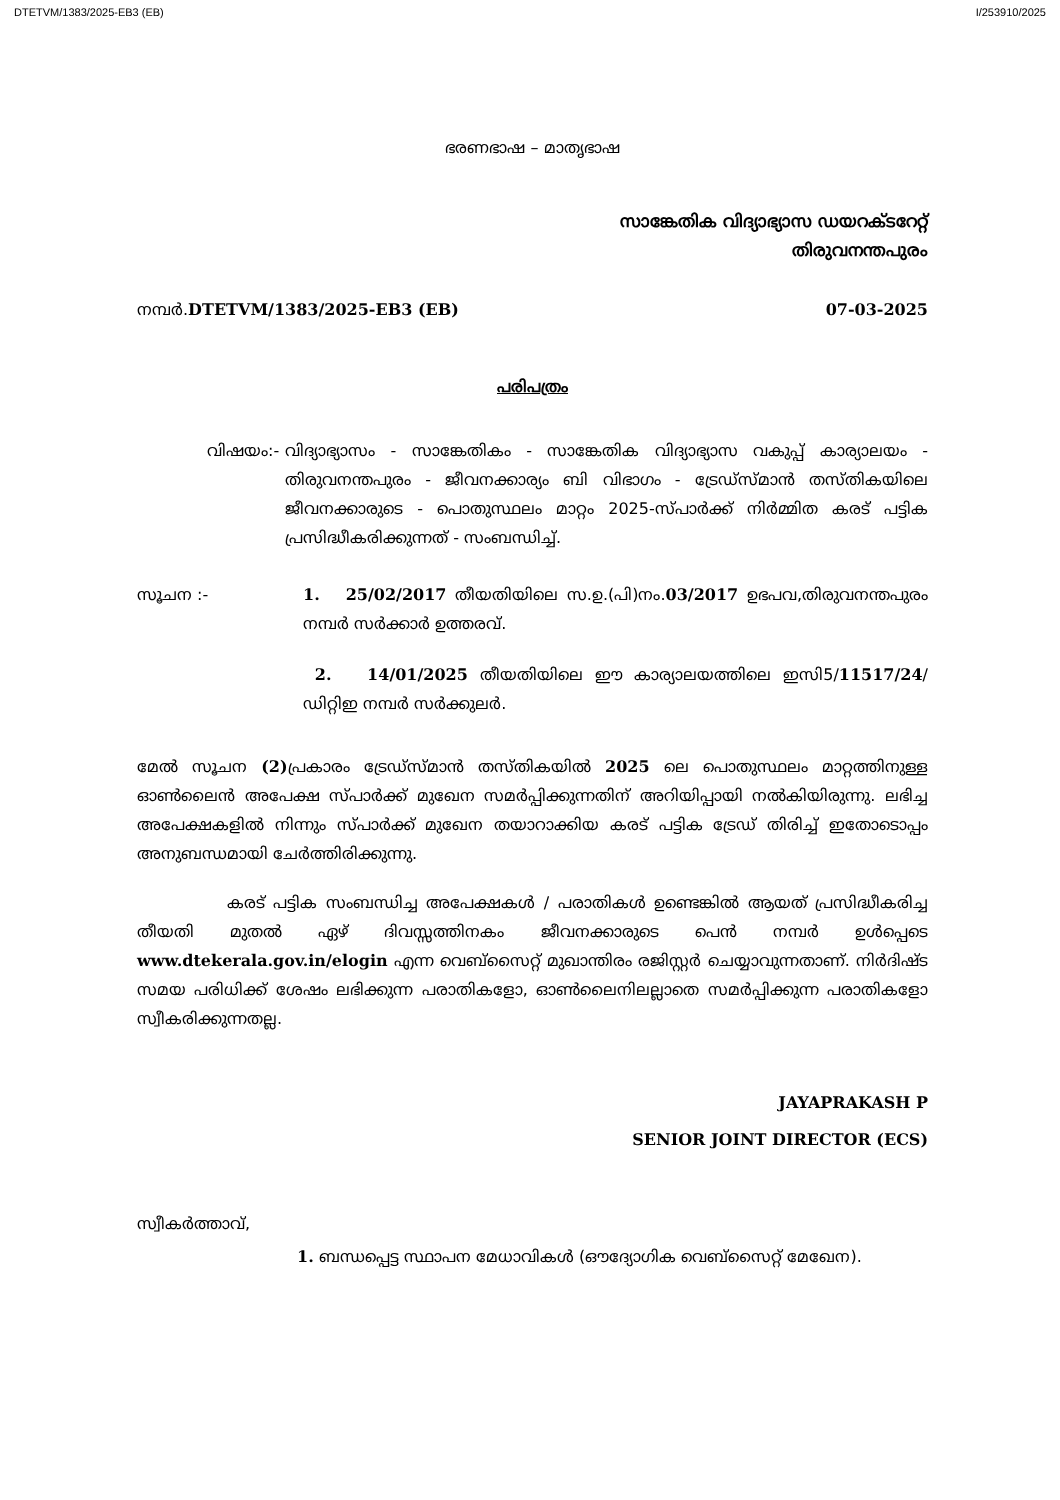DTETVM/1383/2025-EB3 (EB) I/253910/2025
ഭരണഭാഷ – മാതൃഭാഷ
സാങ്കേതിക വിദ്യാഭ്യാസ ഡയറക്ടറേറ്റ്
തിരുവനന്തപുരം
നമ്പർ.DTETVM/1383/2025-EB3 (EB)
07-03-2025
പരിപത്രം
വിഷയം:- വിദ്യാഭ്യാസം - സാങ്കേതികം - സാങ്കേതിക വിദ്യാഭ്യാസ വകുപ്പ് കാര്യാലയം - തിരുവനന്തപുരം - ജീവനക്കാര്യം ബി വിഭാഗം - ട്രേഡ്സ്മാൻ തസ്തികയിലെ ജീവനക്കാരുടെ - പൊതുസ്ഥലം മാറ്റം 2025-സ്പാർക്ക് നിർമ്മിത കരട് പട്ടിക പ്രസിദ്ധീകരിക്കുന്നത് - സംബന്ധിച്ച്.
സൂചന :- 1. 25/02/2017 തീയതിയിലെ സ.ഉ.(പി)നം.03/2017 ഉഭപവ,തിരുവനന്തപുരം നമ്പർ സർക്കാർ ഉത്തരവ്.
2. 14/01/2025 തീയതിയിലെ ഈ കാര്യാലയത്തിലെ ഇസി5/11517/24/ഡിറ്റിഇ നമ്പർ സർക്കുലർ.
മേൽ സൂചന (2) പ്രകാരം ട്രേഡ്സ്മാൻ തസ്തികയിൽ 2025 ലെ പൊതുസ്ഥലം മാറ്റത്തിനുള്ള ഓൺലൈൻ അപേക്ഷ സ്പാർക്ക് മുഖേന സമർപ്പിക്കുന്നതിന് അറിയിപ്പായി നൽകിയിരുന്നു. ലഭിച്ച അപേക്ഷകളിൽ നിന്നും സ്പാർക്ക് മുഖേന തയാറാക്കിയ കരട് പട്ടിക ട്രേഡ് തിരിച്ച് ഇതോടൊപ്പം അനുബന്ധമായി ചേർത്തിരിക്കുന്നു.
കരട് പട്ടിക സംബന്ധിച്ച അപേക്ഷകൾ / പരാതികൾ ഉണ്ടെങ്കിൽ ആയത് പ്രസിദ്ധീകരിച്ച തീയതി മുതൽ ഏഴ് ദിവസ്സത്തിനകം ജീവനക്കാരുടെ പെൻ നമ്പർ ഉൾപ്പെടെ www.dtekerala.gov.in/elogin എന്ന വെബ്സൈറ്റ് മുഖാന്തിരം രജിസ്റ്റർ ചെയ്യാവുന്നതാണ്. നിർദിഷ്ട സമയ പരിധിക്ക് ശേഷം ലഭിക്കുന്ന പരാതികളോ, ഓൺലൈനിലല്ലാതെ സമർപ്പിക്കുന്ന പരാതികളോ സ്വീകരിക്കുന്നതല്ല.
JAYAPRAKASH P
SENIOR JOINT DIRECTOR (ECS)
സ്വീകർത്താവ്,
1. ബന്ധപ്പെട്ട സ്ഥാപന മേധാവികൾ (ഔദ്യോഗിക വെബ്സൈറ്റ് മേഖേന).